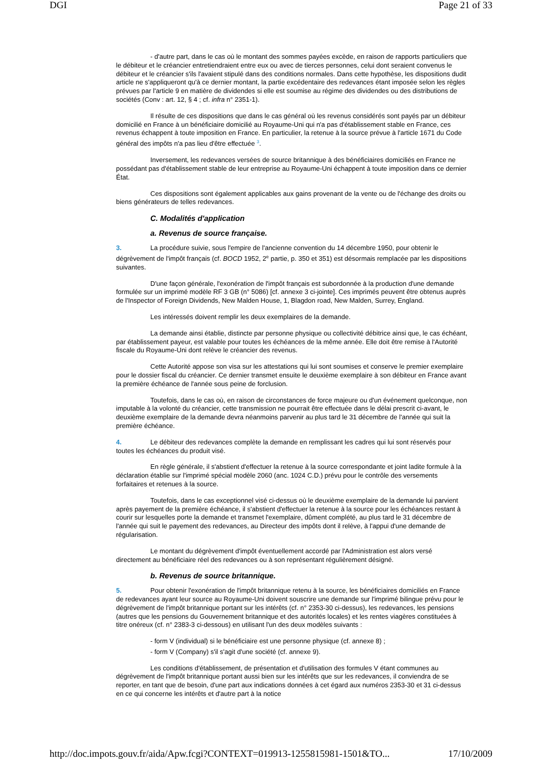DGI Page 21 of 33
- d'autre part, dans le cas où le montant des sommes payées excède, en raison de rapports particuliers que le débiteur et le créancier entretiendraient entre eux ou avec de tierces personnes, celui dont seraient convenus le débiteur et le créancier s'ils l'avaient stipulé dans des conditions normales. Dans cette hypothèse, les dispositions dudit article ne s'appliqueront qu'à ce dernier montant, la partie excédentaire des redevances étant imposée selon les règles prévues par l'article 9 en matière de dividendes si elle est soumise au régime des dividendes ou des distributions de sociétés (Conv : art. 12, § 4 ; cf. infra n° 2351-1).
Il résulte de ces dispositions que dans le cas général où les revenus considérés sont payés par un débiteur domicilié en France à un bénéficiaire domicilié au Royaume-Uni qui n'a pas d'établissement stable en France, ces revenus échappent à toute imposition en France. En particulier, la retenue à la source prévue à l'article 1671 du Code général des impôts n'a pas lieu d'être effectuée <sup>3</sup>.
Inversement, les redevances versées de source britannique à des bénéficiaires domiciliés en France ne possédant pas d'établissement stable de leur entreprise au Royaume-Uni échappent à toute imposition dans ce dernier État.
Ces dispositions sont également applicables aux gains provenant de la vente ou de l'échange des droits ou biens générateurs de telles redevances.
C. Modalités d'application
a. Revenus de source française.
3. La procédure suivie, sous l'empire de l'ancienne convention du 14 décembre 1950, pour obtenir le dégrèvement de l'impôt français (cf. BOCD 1952, 2<sup>e</sup> partie, p. 350 et 351) est désormais remplacée par les dispositions suivantes.
D'une façon générale, l'exonération de l'impôt français est subordonnée à la production d'une demande formulée sur un imprimé modèle RF 3 GB (n° 5086) [cf. annexe 3 ci-jointe]. Ces imprimés peuvent être obtenus auprès de l'Inspector of Foreign Dividends, New Malden House, 1, Blagdon road, New Malden, Surrey, England.
Les intéressés doivent remplir les deux exemplaires de la demande.
La demande ainsi établie, distincte par personne physique ou collectivité débitrice ainsi que, le cas échéant, par établissement payeur, est valable pour toutes les échéances de la même année. Elle doit être remise à l'Autorité fiscale du Royaume-Uni dont relève le créancier des revenus.
Cette Autorité appose son visa sur les attestations qui lui sont soumises et conserve le premier exemplaire pour le dossier fiscal du créancier. Ce dernier transmet ensuite le deuxième exemplaire à son débiteur en France avant la première échéance de l'année sous peine de forclusion.
Toutefois, dans le cas où, en raison de circonstances de force majeure ou d'un événement quelconque, non imputable à la volonté du créancier, cette transmission ne pourrait être effectuée dans le délai prescrit ci-avant, le deuxième exemplaire de la demande devra néanmoins parvenir au plus tard le 31 décembre de l'année qui suit la première échéance.
4. Le débiteur des redevances complète la demande en remplissant les cadres qui lui sont réservés pour toutes les échéances du produit visé.
En règle générale, il s'abstient d'effectuer la retenue à la source correspondante et joint ladite formule à la déclaration établie sur l'imprimé spécial modèle 2060 (anc. 1024 C.D.) prévu pour le contrôle des versements forfaitaires et retenues à la source.
Toutefois, dans le cas exceptionnel visé ci-dessus où le deuxième exemplaire de la demande lui parvient après payement de la première échéance, il s'abstient d'effectuer la retenue à la source pour les échéances restant à courir sur lesquelles porte la demande et transmet l'exemplaire, dûment complété, au plus tard le 31 décembre de l'année qui suit le payement des redevances, au Directeur des impôts dont il relève, à l'appui d'une demande de régularisation.
Le montant du dégrèvement d'impôt éventuellement accordé par l'Administration est alors versé directement au bénéficiaire réel des redevances ou à son représentant régulièrement désigné.
b. Revenus de source britannique.
5. Pour obtenir l'exonération de l'impôt britannique retenu à la source, les bénéficiaires domiciliés en France de redevances ayant leur source au Royaume-Uni doivent souscrire une demande sur l'imprimé bilingue prévu pour le dégrèvement de l'impôt britannique portant sur les intérêts (cf. n° 2353-30 ci-dessus), les redevances, les pensions (autres que les pensions du Gouvernement britannique et des autorités locales) et les rentes viagères constituées à titre onéreux (cf. n° 2383-3 ci-dessous) en utilisant l'un des deux modèles suivants :
- form V (individual) si le bénéficiaire est une personne physique (cf. annexe 8) ;
- form V (Company) s'il s'agit d'une société (cf. annexe 9).
Les conditions d'établissement, de présentation et d'utilisation des formules V étant communes au dégrèvement de l'impôt britannique portant aussi bien sur les intérêts que sur les redevances, il conviendra de se reporter, en tant que de besoin, d'une part aux indications données à cet égard aux numéros 2353-30 et 31 ci-dessus en ce qui concerne les intérêts et d'autre part à la notice
http://doc.impots.gouv.fr/aida/Apw.fcgi?CONTEXT=019913-1255815981-1501&TO... 17/10/2009